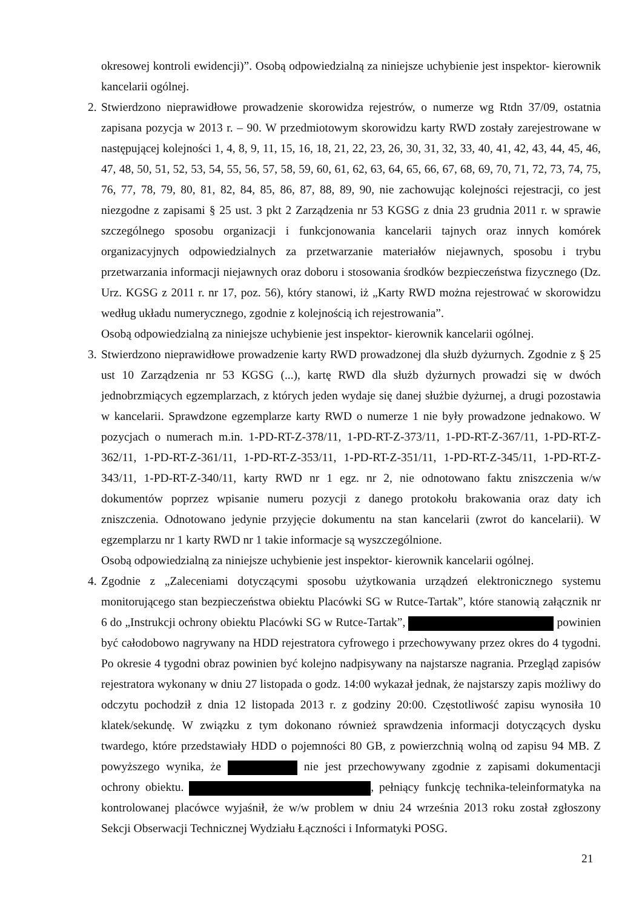okresowej kontroli ewidencji)”. Osobą odpowiedzialną za niniejsze uchybienie jest inspektor- kierownik kancelarii ogólnej.
2.
Stwierdzono nieprawidłowe prowadzenie skorowidza rejestrów, o numerze wg Rtdn 37/09, ostatnia zapisana pozycja w 2013 r. – 90. W przedmiotowym skorowidzu karty RWD zostały zarejestrowane w następującej kolejności 1, 4, 8, 9, 11, 15, 16, 18, 21, 22, 23, 26, 30, 31, 32, 33, 40, 41, 42, 43, 44, 45, 46, 47, 48, 50, 51, 52, 53, 54, 55, 56, 57, 58, 59, 60, 61, 62, 63, 64, 65, 66, 67, 68, 69, 70, 71, 72, 73, 74, 75, 76, 77, 78, 79, 80, 81, 82, 84, 85, 86, 87, 88, 89, 90, nie zachowując kolejności rejestracji, co jest niezgodne z zapisami § 25 ust. 3 pkt 2 Zarządzenia nr 53 KGSG z dnia 23 grudnia 2011 r. w sprawie szczególnego sposobu organizacji i funkcjonowania kancelarii tajnych oraz innych komórek organizacyjnych odpowiedzialnych za przetwarzanie materiałów niejawnych, sposobu i trybu przetwarzania informacji niejawnych oraz doboru i stosowania środków bezpieczeństwa fizycznego (Dz. Urz. KGSG z 2011 r. nr 17, poz. 56), który stanowi, iż „Karty RWD można rejestrować w skorowidzu według układu numerycznego, zgodnie z kolejnością ich rejestrowania”.
Osobą odpowiedzialną za niniejsze uchybienie jest inspektor- kierownik kancelarii ogólnej.
3.
Stwierdzono nieprawidłowe prowadzenie karty RWD prowadzonej dla służb dyżurnych. Zgodnie z § 25 ust 10 Zarządzenia nr 53 KGSG (...), kartę RWD dla służb dyżurnych prowadzi się w dwóch jednobrzmiących egzemplarzach, z których jeden wydaje się danej służbie dyżurnej, a drugi pozostawia w kancelarii. Sprawdzone egzemplarze karty RWD o numerze 1 nie były prowadzone jednakowo. W pozycjach o numerach m.in. 1-PD-RT-Z-378/11, 1-PD-RT-Z-373/11, 1-PD-RT-Z-367/11, 1-PD-RT-Z-362/11, 1-PD-RT-Z-361/11, 1-PD-RT-Z-353/11, 1-PD-RT-Z-351/11, 1-PD-RT-Z-345/11, 1-PD-RT-Z-343/11, 1-PD-RT-Z-340/11, karty RWD nr 1 egz. nr 2, nie odnotowano faktu zniszczenia w/w dokumentów poprzez wpisanie numeru pozycji z danego protokołu brakowania oraz daty ich zniszczenia. Odnotowano jedynie przyjęcie dokumentu na stan kancelarii (zwrot do kancelarii). W egzemplarzu nr 1 karty RWD nr 1 takie informacje są wyszczególnione.
Osobą odpowiedzialną za niniejsze uchybienie jest inspektor- kierownik kancelarii ogólnej.
4.
Zgodnie z „Zaleceniami dotyczącymi sposobu użytkowania urządzeń elektronicznego systemu monitorującego stan bezpieczeństwa obiektu Placówki SG w Rutce-Tartak”, które stanowią załącznik nr 6 do „Instrukcji ochrony obiektu Placówki SG w Rutce-Tartak”, powinien być całodobowo nagrywany na HDD rejestratora cyfrowego i przechowywany przez okres do 4 tygodni. Po okresie 4 tygodni obraz powinien być kolejno nadpisywany na najstarsze nagrania. Przegląd zapisów rejestratora wykonany w dniu 27 listopada o godz. 14:00 wykazał jednak, że najstarszy zapis możliwy do odczytu pochodził z dnia 12 listopada 2013 r. z godziny 20:00. Częstotliwość zapisu wynosiła 10 klatek/sekundę. W związku z tym dokonano również sprawdzenia informacji dotyczących dysku twardego, które przedstawiały HDD o pojemności 80 GB, z powierzchnią wolną od zapisu 94 MB. Z powyższego wynika, że nie jest przechowywany zgodnie z zapisami dokumentacji ochrony obiektu. , pełniący funkcję technika-teleinformatyka na kontrolowanej placówce wyjaśnił, że w/w problem w dniu 24 września 2013 roku został zgłoszony Sekcji Obserwacji Technicznej Wydziału Łączności i Informatyki POSG.
21